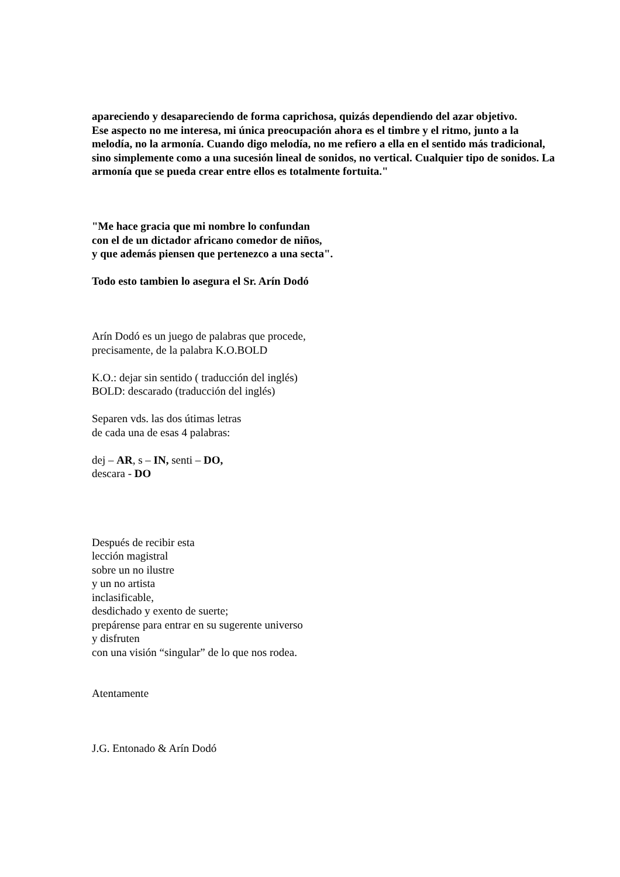apareciendo y desapareciendo de forma caprichosa, quizás dependiendo del azar objetivo.
Ese aspecto no me interesa, mi única preocupación ahora es el timbre y el ritmo, junto a la melodía, no la armonía. Cuando digo melodía, no me refiero a ella en el sentido más tradicional, sino simplemente como a una sucesión lineal de sonidos, no vertical. Cualquier tipo de sonidos. La armonía que se pueda crear entre ellos es totalmente fortuita."
"Me hace gracia que mi nombre lo confundan
con el de un dictador africano comedor de niños,
y que además piensen que pertenezco a una secta".
Todo esto tambien lo asegura el Sr. Arín Dodó
Arín Dodó es un juego de palabras que procede,
precisamente, de la palabra K.O.BOLD
K.O.: dejar sin sentido ( traducción del inglés)
BOLD: descarado (traducción del inglés)
Separen vds. las dos útimas letras
de cada una de esas 4 palabras:
dej – AR, s – IN, senti – DO,
descara - DO
Después de recibir esta
lección magistral
sobre un no ilustre
y un no artista
inclasificable,
desdichado y exento de suerte;
prepárense para entrar en su sugerente universo
y disfruten
con una visión “singular” de lo que nos rodea.
Atentamente
J.G. Entonado & Arín Dodó